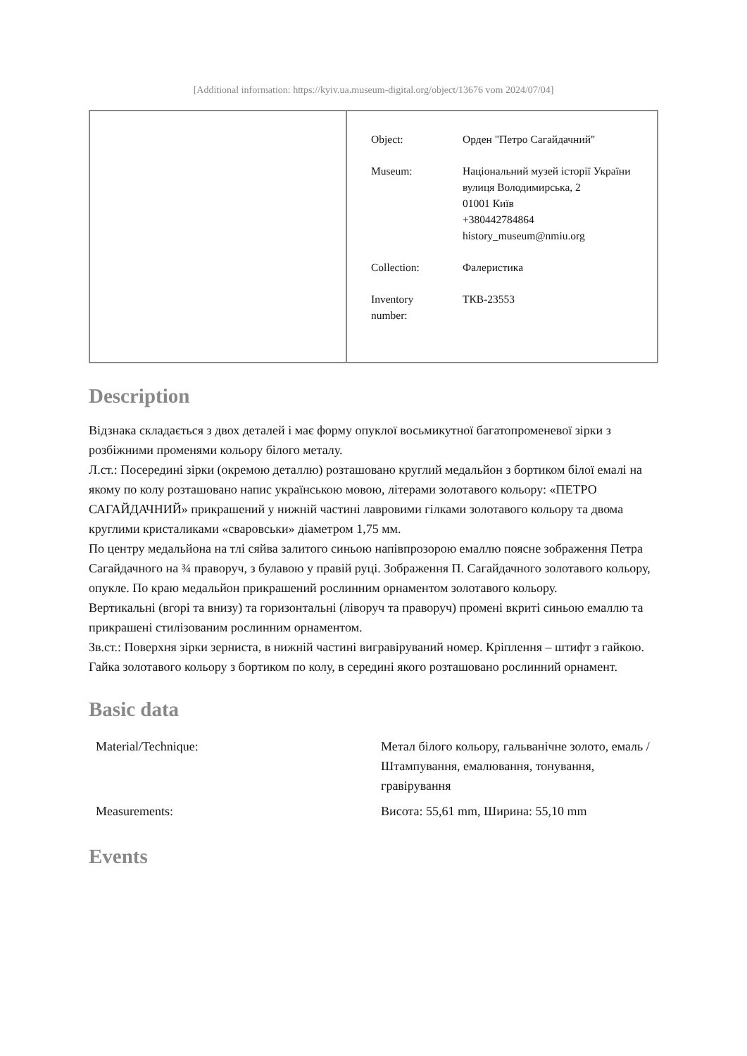[Additional information: https://kyiv.ua.museum-digital.org/object/13676 vom 2024/07/04]
| Object: | Орден "Петро Сагайдачний" |
| Museum: | Національний музей історії України вулиця Володимирська, 2 01001 Київ +380442784864 history_museum@nmiu.org |
| Collection: | Фалеристика |
| Inventory number: | ТКВ-23553 |
Description
Відзнака складається з двох деталей і має форму опуклої восьмикутної багатопроменевої зірки з розбіжними променями кольору білого металу.
Л.ст.: Посередині зірки (окремою деталлю) розташовано круглий медальйон з бортиком білої емалі на якому по колу розташовано напис українською мовою, літерами золотавого кольору: «ПЕТРО САГАЙДАЧНИЙ» прикрашений у нижній частині лавровими гілками золотавого кольору та двома круглими кристаликами «сваровськи» діаметром 1,75 мм.
По центру медальйона на тлі сяйва залитого синьою напівпрозорою емаллю поясне зображення Петра Сагайдачного на ¾ праворуч, з булавою у правій руці. Зображення П. Сагайдачного золотавого кольору, опукле. По краю медальйон прикрашений рослинним орнаментом золотавого кольору.
Вертикальні (вгорі та внизу) та горизонтальні (ліворуч та праворуч) промені вкриті синьою емаллю та прикрашені стилізованим рослинним орнаментом.
Зв.ст.: Поверхня зірки зерниста, в нижній частині вигравіруваний номер. Кріплення – штифт з гайкою. Гайка золотавого кольору з бортиком по колу, в середині якого розташовано рослинний орнамент.
Basic data
| Material/Technique: | Метал білого кольору, гальванічне золото, емаль / Штампування, емалювання, тонування, гравірування |
| Measurements: | Висота: 55,61 mm, Ширина: 55,10 mm |
Events